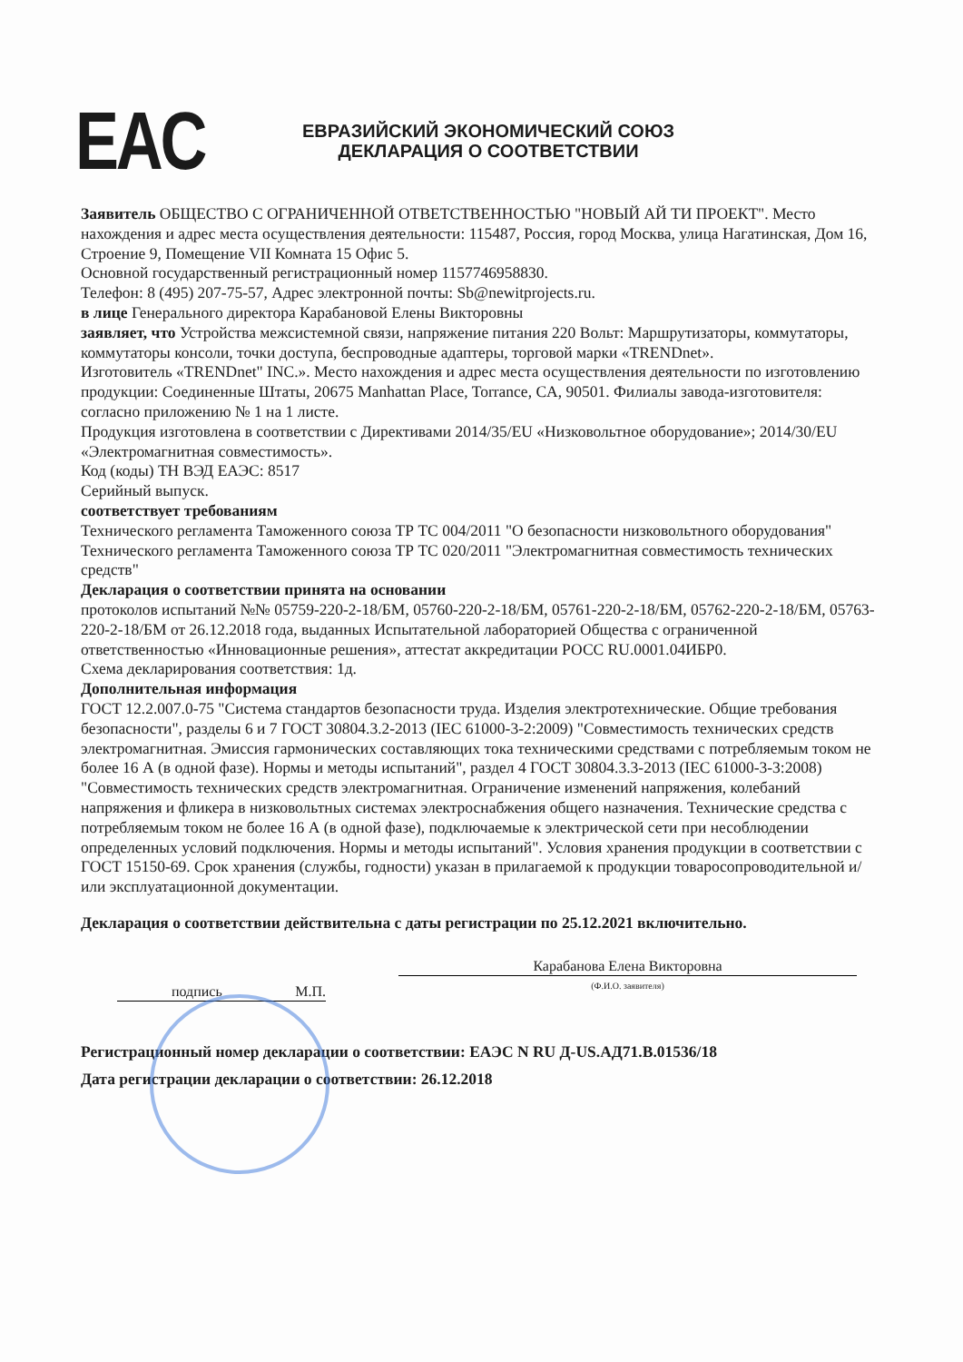EAC
ЕВРАЗИЙСКИЙ ЭКОНОМИЧЕСКИЙ СОЮЗ
ДЕКЛАРАЦИЯ О СООТВЕТСТВИИ
Заявитель ОБЩЕСТВО С ОГРАНИЧЕННОЙ ОТВЕТСТВЕННОСТЬЮ "НОВЫЙ АЙ ТИ ПРОЕКТ". Место нахождения и адрес места осуществления деятельности: 115487, Россия, город Москва, улица Нагатинская, Дом 16, Строение 9, Помещение VII Комната 15 Офис 5.
Основной государственный регистрационный номер 1157746958830.
Телефон: 8 (495) 207-75-57, Адрес электронной почты: Sb@newitprojects.ru.
в лице Генерального директора Карабановой Елены Викторовны
заявляет, что Устройства межсистемной связи, напряжение питания 220 Вольт: Маршрутизаторы, коммутаторы, коммутаторы консоли, точки доступа, беспроводные адаптеры, торговой марки «TRENDnet».
Изготовитель «TRENDnet" INC.». Место нахождения и адрес места осуществления деятельности по изготовлению продукции: Соединенные Штаты, 20675 Manhattan Place, Torrance, CA, 90501. Филиалы завода-изготовителя: согласно приложению № 1 на 1 листе.
Продукция изготовлена в соответствии с Директивами 2014/35/EU «Низковольтное оборудование»; 2014/30/EU «Электромагнитная совместимость».
Код (коды) ТН ВЭД ЕАЭС: 8517
Серийный выпуск.
соответствует требованиям
Технического регламента Таможенного союза ТР ТС 004/2011 "О безопасности низковольтного оборудования"
Технического регламента Таможенного союза ТР ТС 020/2011 "Электромагнитная совместимость технических средств"
Декларация о соответствии принята на основании
протоколов испытаний №№ 05759-220-2-18/БМ, 05760-220-2-18/БМ, 05761-220-2-18/БМ, 05762-220-2-18/БМ, 05763-220-2-18/БМ от 26.12.2018 года, выданных Испытательной лабораторией Общества с ограниченной ответственностью «Инновационные решения», аттестат аккредитации РОСС RU.0001.04ИБР0.
Схема декларирования соответствия: 1д.
Дополнительная информация
ГОСТ 12.2.007.0-75 "Система стандартов безопасности труда. Изделия электротехнические. Общие требования безопасности", разделы 6 и 7 ГОСТ 30804.3.2-2013 (IEC 61000-3-2:2009) "Совместимость технических средств электромагнитная. Эмиссия гармонических составляющих тока техническими средствами с потребляемым током не более 16 А (в одной фазе). Нормы и методы испытаний", раздел 4 ГОСТ 30804.3.3-2013 (IEC 61000-3-3:2008) "Совместимость технических средств электромагнитная. Ограничение изменений напряжения, колебаний напряжения и фликера в низковольтных системах электроснабжения общего назначения. Технические средства с потребляемым током не более 16 А (в одной фазе), подключаемые к электрической сети при несоблюдении определенных условий подключения. Нормы и методы испытаний". Условия хранения продукции в соответствии с ГОСТ 15150-69. Срок хранения (службы, годности) указан в прилагаемой к продукции товаросопроводительной и/или эксплуатационной документации.
Декларация о соответствии действительна с даты регистрации по 25.12.2021 включительно.
подпись М.П.
Карабанова Елена Викторовна
(Ф.И.О. заявителя)
Регистрационный номер декларации о соответствии: ЕАЭС N RU Д-US.АД71.В.01536/18
Дата регистрации декларации о соответствии: 26.12.2018